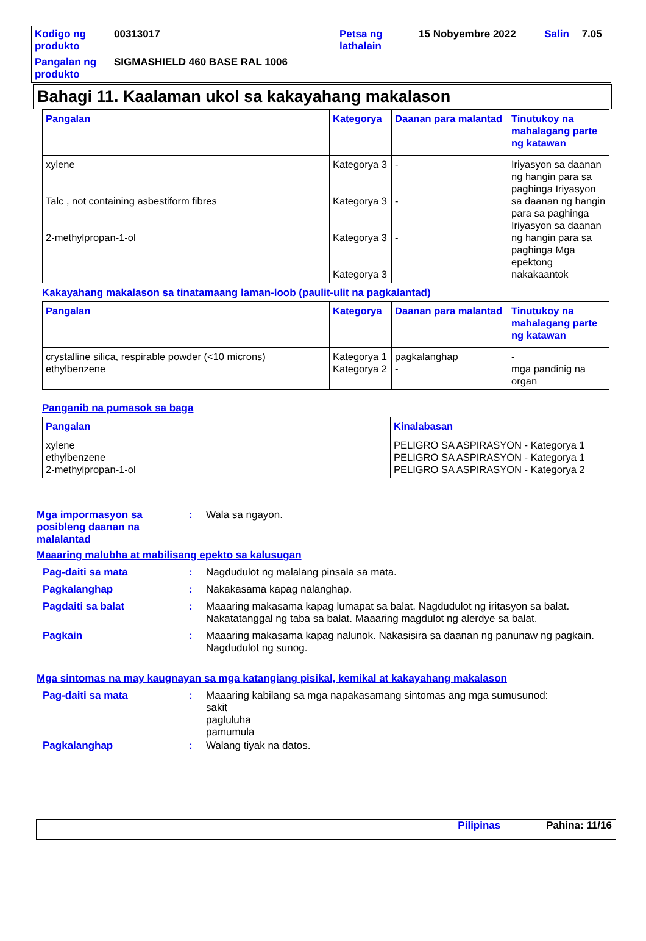| Kodigo ng produkto | 00313017 | Petsa ng lathalain | 15 Nobyembre 2022 | Salin | 7.05 |
| Pangalan ng produkto | SIGMASHIELD 460 BASE RAL 1006 | | | | |
Bahagi 11. Kaalaman ukol sa kakayahang makalason
| Pangalan | Kategorya | Daanan para malantad | Tinutukoy na mahalagang parte ng katawan |
| --- | --- | --- | --- |
| xylene Talc , not containing asbestiform fibres 2-methylpropan-1-ol | Kategorya 3 Kategorya 3 Kategorya 3 Kategorya 3 | - - - | Iriyasyon sa daanan ng hangin para sa paghinga Iriyasyon sa daanan ng hangin para sa paghinga Iriyasyon sa daanan ng hangin para sa paghinga Mga epektong nakakaantok |
Kakayahang makalason sa tinatamaang laman-loob (paulit-ulit na pagkalantad)
| Pangalan | Kategorya | Daanan para malantad | Tinutukoy na mahalagang parte ng katawan |
| --- | --- | --- | --- |
| crystalline silica, respirable powder (<10 microns) ethylbenzene | Kategorya 1 Kategorya 2 | pagkalanghap - | - mga pandinig na organ |
Panganib na pumasok sa baga
| Pangalan | Kinalabasan |
| --- | --- |
| xylene ethylbenzene 2-methylpropan-1-ol | PELIGRO SA ASPIRASYON - Kategorya 1 PELIGRO SA ASPIRASYON - Kategorya 1 PELIGRO SA ASPIRASYON - Kategorya 2 |
Mga impormasyon sa posibleng daanan na malalantad
: Wala sa ngayon.
Maaaring malubha at mabilisang epekto sa kalusugan
Pag-daiti sa mata : Nagdudulot ng malalang pinsala sa mata.
Pagkalanghap : Nakakasama kapag nalanghap.
Pagdaiti sa balat : Maaaring makasama kapag lumapat sa balat. Nagdudulot ng iritasyon sa balat. Nakatatanggal ng taba sa balat. Maaaring magdulot ng alerdye sa balat.
Pagkain : Maaaring makasama kapag nalunok. Nakasisira sa daanan ng panunaw ng pagkain. Nagdudulot ng sunog.
Mga sintomas na may kaugnayan sa mga katangiang pisikal, kemikal at kakayahang makalason
Pag-daiti sa mata : Maaaring kabilang sa mga napakasamang sintomas ang mga sumusunod:
sakit
pagluluha
pamumula
Pagkalanghap : Walang tiyak na datos.
Pilipinas Pahina: 11/16